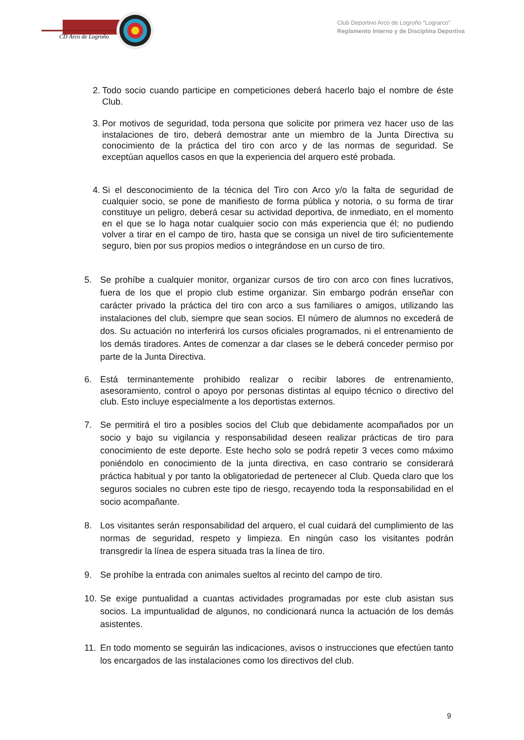CD Arco de Logroño
Club Deportivo Arco de Logroño “Lograrco”
Reglamento Interno y de Disciplina Deportiva
2. Todo socio cuando participe en competiciones deberá hacerlo bajo el nombre de éste Club.
3. Por motivos de seguridad, toda persona que solicite por primera vez hacer uso de las instalaciones de tiro, deberá demostrar ante un miembro de la Junta Directiva su conocimiento de la práctica del tiro con arco y de las normas de seguridad. Se exceptúan aquellos casos en que la experiencia del arquero esté probada.
4. Si el desconocimiento de la técnica del Tiro con Arco y/o la falta de seguridad de cualquier socio, se pone de manifiesto de forma pública y notoria, o su forma de tirar constituye un peligro, deberá cesar su actividad deportiva, de inmediato, en el momento en el que se lo haga notar cualquier socio con más experiencia que él; no pudiendo volver a tirar en el campo de tiro, hasta que se consiga un nivel de tiro suficientemente seguro, bien por sus propios medios o integrándose en un curso de tiro.
5. Se prohíbe a cualquier monitor, organizar cursos de tiro con arco con fines lucrativos, fuera de los que el propio club estime organizar. Sin embargo podrán enseñar con carácter privado la práctica del tiro con arco a sus familiares o amigos, utilizando las instalaciones del club, siempre que sean socios. El número de alumnos no excederá de dos. Su actuación no interferirá los cursos oficiales programados, ni el entrenamiento de los demás tiradores. Antes de comenzar a dar clases se le deberá conceder permiso por parte de la Junta Directiva.
6. Está terminantemente prohibido realizar o recibir labores de entrenamiento, asesoramiento, control o apoyo por personas distintas al equipo técnico o directivo del club. Esto incluye especialmente a los deportistas externos.
7. Se permitirá el tiro a posibles socios del Club que debidamente acompañados por un socio y bajo su vigilancia y responsabilidad deseen realizar prácticas de tiro para conocimiento de este deporte. Este hecho solo se podrá repetir 3 veces como máximo poniéndolo en conocimiento de la junta directiva, en caso contrario se considerará práctica habitual y por tanto la obligatoriedad de pertenecer al Club. Queda claro que los seguros sociales no cubren este tipo de riesgo, recayendo toda la responsabilidad en el socio acompañante.
8. Los visitantes serán responsabilidad del arquero, el cual cuidará del cumplimiento de las normas de seguridad, respeto y limpieza. En ningún caso los visitantes podrán transgredir la línea de espera situada tras la línea de tiro.
9. Se prohíbe la entrada con animales sueltos al recinto del campo de tiro.
10. Se exige puntualidad a cuantas actividades programadas por este club asistan sus socios. La impuntualidad de algunos, no condicionará nunca la actuación de los demás asistentes.
11. En todo momento se seguirán las indicaciones, avisos o instrucciones que efectúen tanto los encargados de las instalaciones como los directivos del club.
9